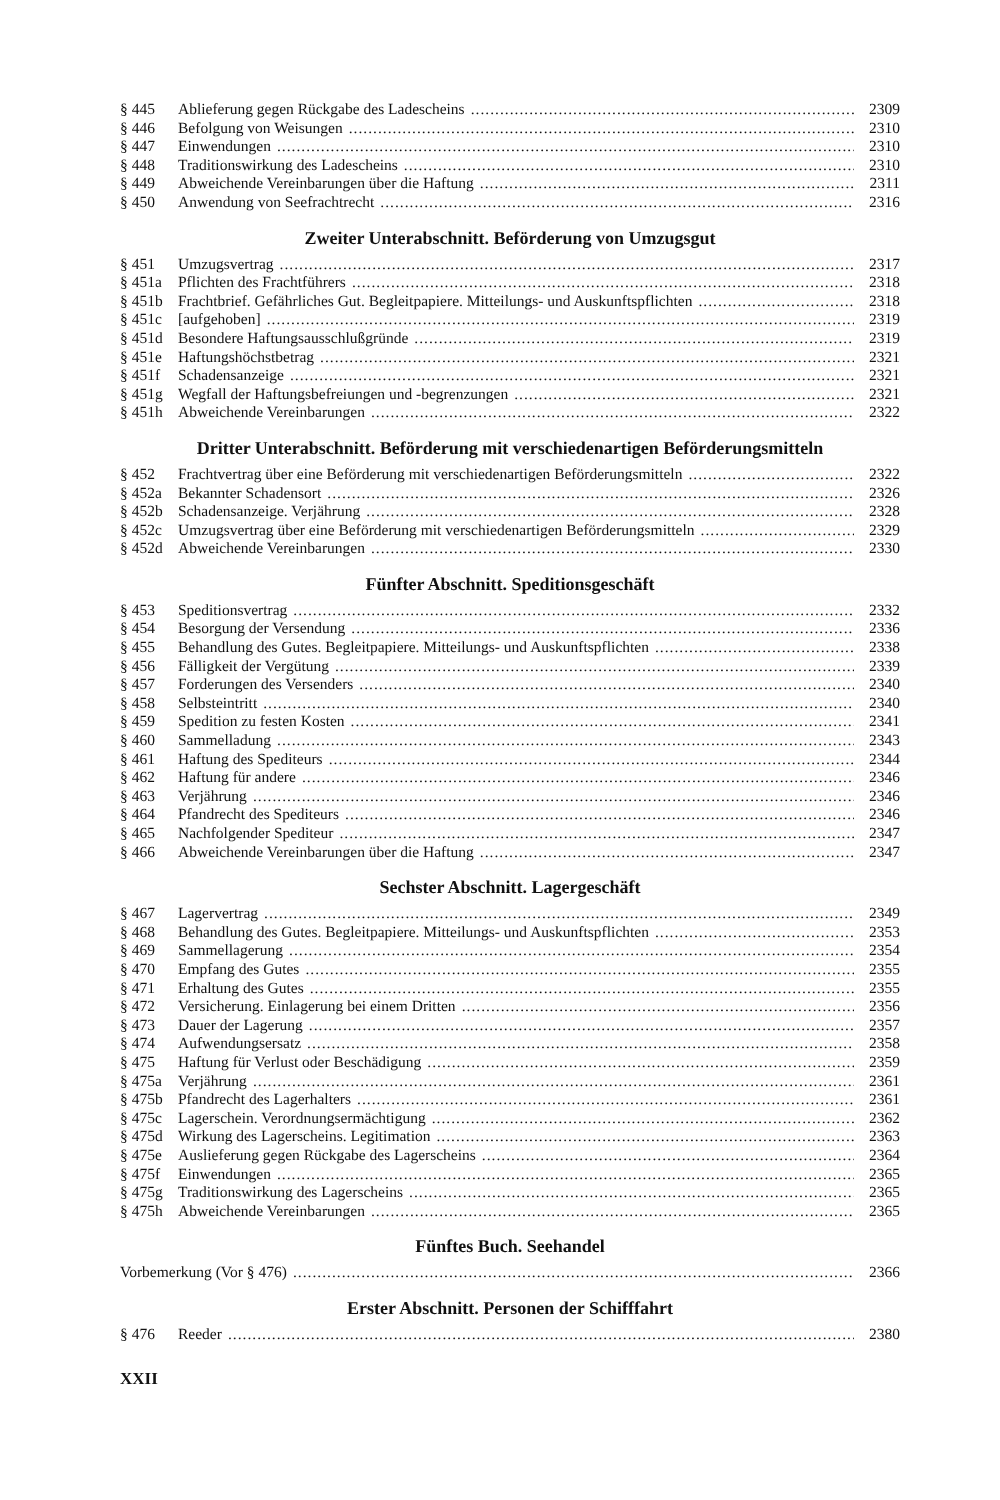§ 445 Ablieferung gegen Rückgabe des Ladescheins 2309
§ 446 Befolgung von Weisungen 2310
§ 447 Einwendungen 2310
§ 448 Traditionswirkung des Ladescheins 2310
§ 449 Abweichende Vereinbarungen über die Haftung 2311
§ 450 Anwendung von Seefrachtrecht 2316
Zweiter Unterabschnitt. Beförderung von Umzugsgut
§ 451 Umzugsvertrag 2317
§ 451a Pflichten des Frachtführers 2318
§ 451b Frachtbrief. Gefährliches Gut. Begleitpapiere. Mitteilungs- und Auskunftspflichten 2318
§ 451c [aufgehoben] 2319
§ 451d Besondere Haftungsausschlußgründe 2319
§ 451e Haftungshöchstbetrag 2321
§ 451f Schadensanzeige 2321
§ 451g Wegfall der Haftungsbefreiungen und -begrenzungen 2321
§ 451h Abweichende Vereinbarungen 2322
Dritter Unterabschnitt. Beförderung mit verschiedenartigen Beförderungsmitteln
§ 452 Frachtvertrag über eine Beförderung mit verschiedenartigen Beförderungsmitteln 2322
§ 452a Bekannter Schadensort 2326
§ 452b Schadensanzeige. Verjährung 2328
§ 452c Umzugsvertrag über eine Beförderung mit verschiedenartigen Beförderungsmitteln 2329
§ 452d Abweichende Vereinbarungen 2330
Fünfter Abschnitt. Speditionsgeschäft
§ 453 Speditionsvertrag 2332
§ 454 Besorgung der Versendung 2336
§ 455 Behandlung des Gutes. Begleitpapiere. Mitteilungs- und Auskunftspflichten 2338
§ 456 Fälligkeit der Vergütung 2339
§ 457 Forderungen des Versenders 2340
§ 458 Selbsteintritt 2340
§ 459 Spedition zu festen Kosten 2341
§ 460 Sammelladung 2343
§ 461 Haftung des Spediteurs 2344
§ 462 Haftung für andere 2346
§ 463 Verjährung 2346
§ 464 Pfandrecht des Spediteurs 2346
§ 465 Nachfolgender Spediteur 2347
§ 466 Abweichende Vereinbarungen über die Haftung 2347
Sechster Abschnitt. Lagergeschäft
§ 467 Lagervertrag 2349
§ 468 Behandlung des Gutes. Begleitpapiere. Mitteilungs- und Auskunftspflichten 2353
§ 469 Sammellagerung 2354
§ 470 Empfang des Gutes 2355
§ 471 Erhaltung des Gutes 2355
§ 472 Versicherung. Einlagerung bei einem Dritten 2356
§ 473 Dauer der Lagerung 2357
§ 474 Aufwendungsersatz 2358
§ 475 Haftung für Verlust oder Beschädigung 2359
§ 475a Verjährung 2361
§ 475b Pfandrecht des Lagerhalters 2361
§ 475c Lagerschein. Verordnungsermächtigung 2362
§ 475d Wirkung des Lagerscheins. Legitimation 2363
§ 475e Auslieferung gegen Rückgabe des Lagerscheins 2364
§ 475f Einwendungen 2365
§ 475g Traditionswirkung des Lagerscheins 2365
§ 475h Abweichende Vereinbarungen 2365
Fünftes Buch. Seehandel
Vorbemerkung (Vor § 476) 2366
Erster Abschnitt. Personen der Schifffahrt
§ 476 Reeder 2380
XXII